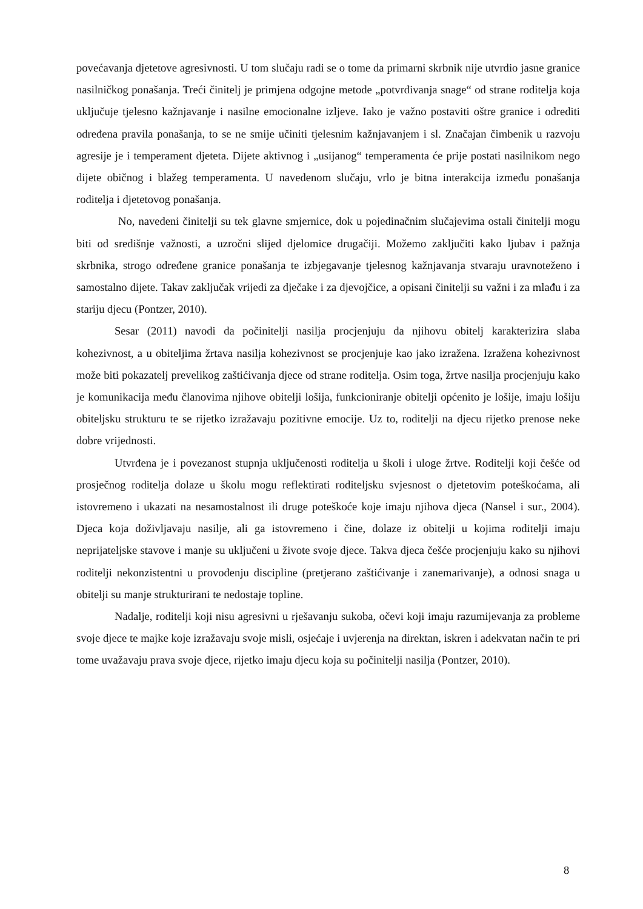povećavanja djetetove agresivnosti. U tom slučaju radi se o tome da primarni skrbnik nije utvrdio jasne granice nasilničkog ponašanja. Treći činitelj je primjena odgojne metode „potvrđivanja snage“ od strane roditelja koja uključuje tjelesno kažnjavanje i nasilne emocionalne izljeve. Iako je važno postaviti oštre granice i odrediti određena pravila ponašanja, to se ne smije učiniti tjelesnim kažnjavanjem i sl. Značajan čimbenik u razvoju agresije je i temperament djeteta. Dijete aktivnog i „usijanog“ temperamenta će prije postati nasilnikom nego dijete običnog i blažeg temperamenta. U navedenom slučaju, vrlo je bitna interakcija između ponašanja roditelja i djetetovog ponašanja.
No, navedeni činitelji su tek glavne smjernice, dok u pojedinačnim slučajevima ostali činitelji mogu biti od središnje važnosti, a uzročni slijed djelomice drugačiji. Možemo zaključiti kako ljubav i pažnja skrbnika, strogo određene granice ponašanja te izbjegavanje tjelesnog kažnjavanja stvaraju uravnoteženo i samostalno dijete. Takav zaključak vrijedi za dječake i za djevojčice, a opisani činitelji su važni i za mlađu i za stariju djecu (Pontzer, 2010).
Sesar (2011) navodi da počinitelji nasilja procjenjuju da njihovu obitelj karakterizira slaba kohezivnost, a u obiteljima žrtava nasilja kohezivnost se procjenjuje kao jako izražena. Izražena kohezivnost može biti pokazatelj prevelikog zaštićivanja djece od strane roditelja. Osim toga, žrtve nasilja procjenjuju kako je komunikacija među članovima njihove obitelji lošija, funkcioniranje obitelji općenito je lošije, imaju lošiju obiteljsku strukturu te se rijetko izražavaju pozitivne emocije. Uz to, roditelji na djecu rijetko prenose neke dobre vrijednosti.
Utvrđena je i povezanost stupnja uključenosti roditelja u školi i uloge žrtve. Roditelji koji češće od prosječnog roditelja dolaze u školu mogu reflektirati roditeljsku svjesnost o djetetovim poteškoćama, ali istovremeno i ukazati na nesamostalnost ili druge poteškoće koje imaju njihova djeca (Nansel i sur., 2004). Djeca koja doživljavaju nasilje, ali ga istovremeno i čine, dolaze iz obitelji u kojima roditelji imaju neprijateljske stavove i manje su uključeni u živote svoje djece. Takva djeca češće procjenjuju kako su njihovi roditelji nekonzistentni u provođenju discipline (pretjerano zaštićivanje i zanemarivanje), a odnosi snaga u obitelji su manje strukturirani te nedostaje topline.
Nadalje, roditelji koji nisu agresivni u rješavanju sukoba, očevi koji imaju razumijevanja za probleme svoje djece te majke koje izražavaju svoje misli, osjećaje i uvjerenja na direktan, iskren i adekvatan način te pri tome uvažavaju prava svoje djece, rijetko imaju djecu koja su počinitelji nasilja (Pontzer, 2010).
8